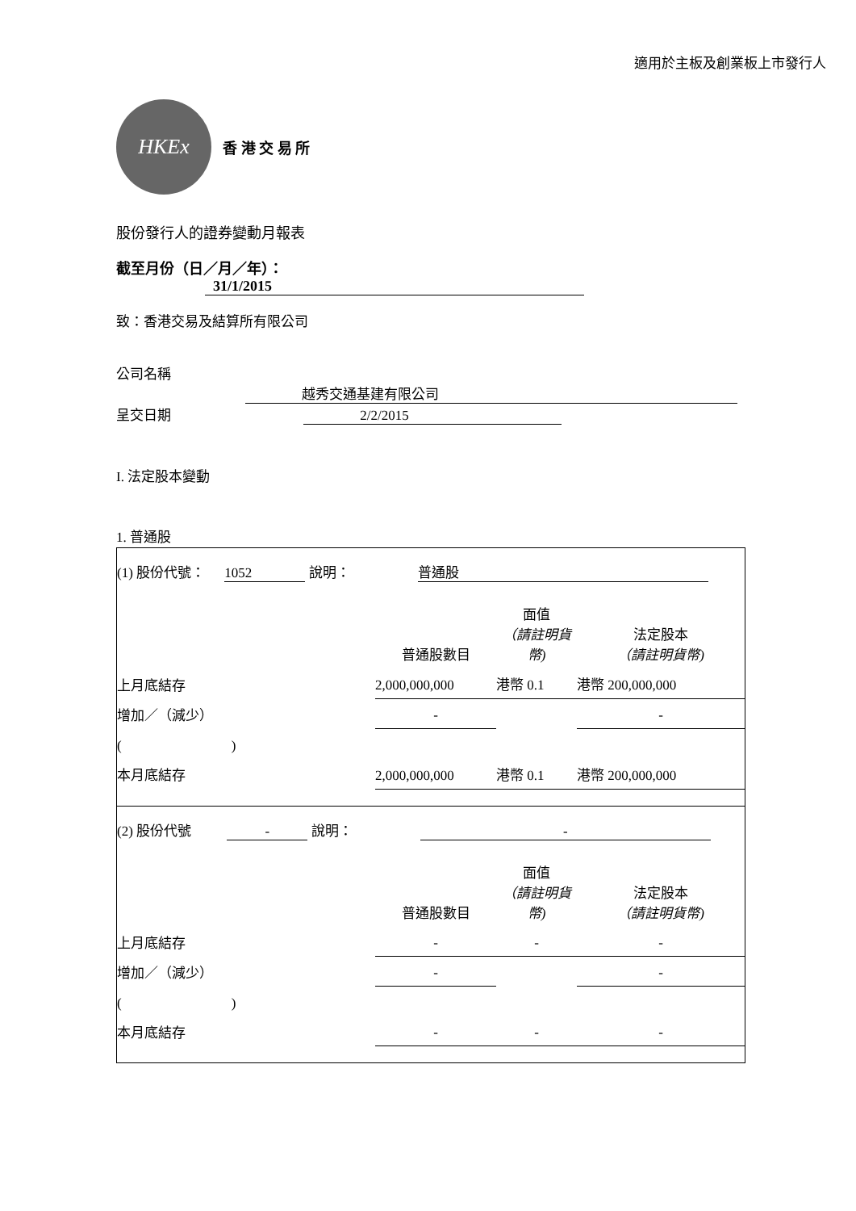適用於主板及創業板上市發行人
HKEx
香 港 交 易 所
股份發行人的證券變動月報表
截至月份（日／月／年）： 31/1/2015
致：香港交易及結算所有限公司
公司名稱 越秀交通基建有限公司
呈交日期 2/2/2015
I. 法定股本變動
1. 普通股
(1) 股份代號： 1052 說明： 普通股
| | 普通股數目 | 面值 （請註明貨幣) | 法定股本 （請註明貨幣) |
| 上月底結存 | 2,000,000,000 | 港幣 0.1 | 港幣 200,000,000 |
| 增加／（減少） | - | | - |
| ( ) | | | |
| 本月底結存 | 2,000,000,000 | 港幣 0.1 | 港幣 200,000,000 |
(2) 股份代號 - 說明： -
| | 普通股數目 | 面值 （請註明貨幣) | 法定股本 （請註明貨幣) |
| 上月底結存 | - | - | - |
| 增加／（減少） | - | | - |
| ( ) | | | |
| 本月底結存 | - | - | - |